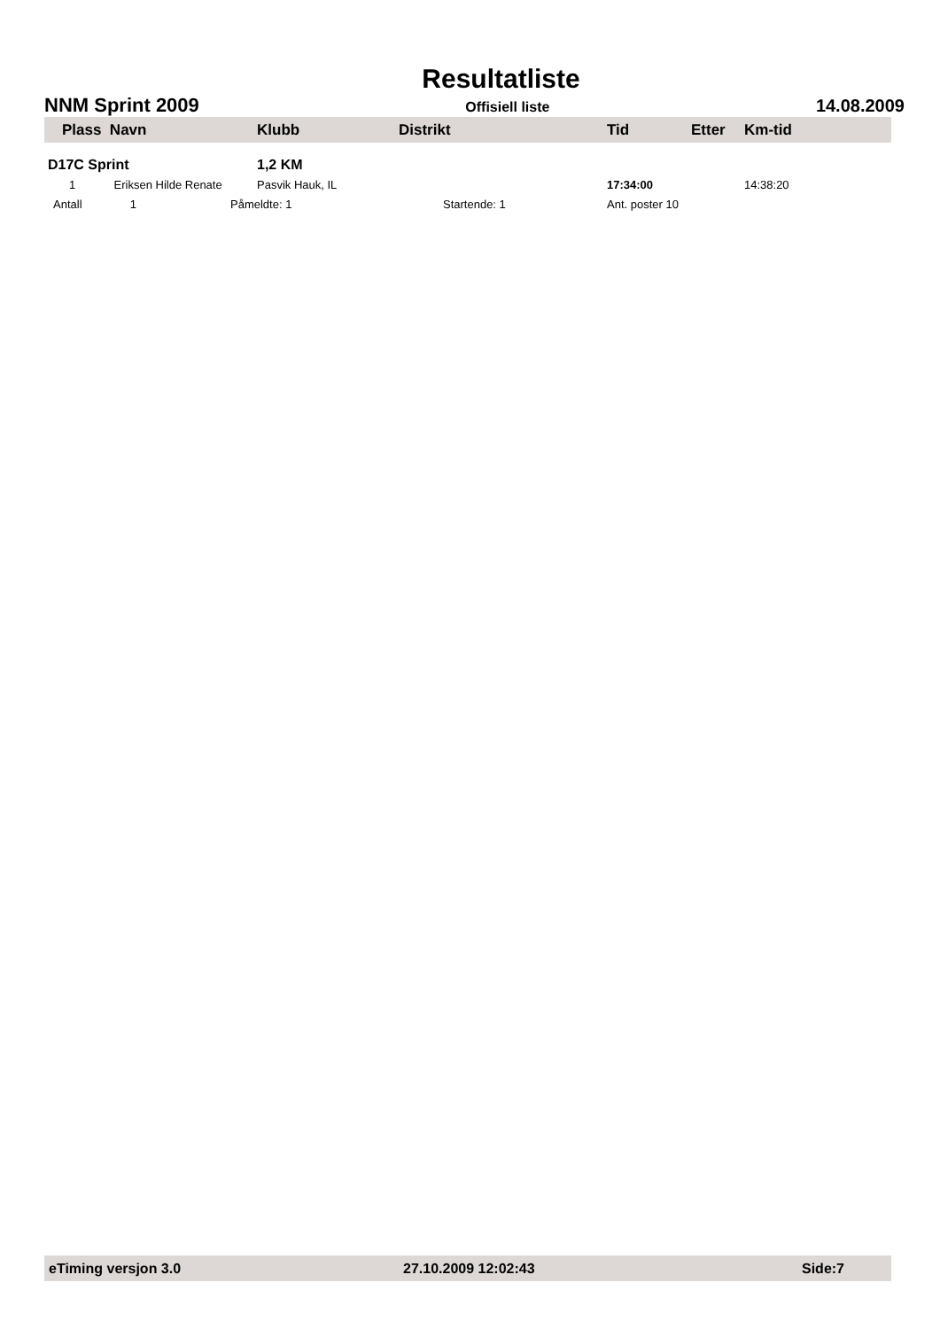Resultatliste
NNM Sprint 2009 Offisiell liste 14.08.2009
| Plass Navn | | Klubb | Distrikt | Tid | Etter | Km-tid |
| --- | --- | --- | --- | --- | --- | --- |
| D17C Sprint | | 1,2 KM | | | | |
| 1 Eriksen Hilde Renate | | Pasvik Hauk, IL | | 17:34:00 | | 14:38:20 |
| Antall 1 | | Påmeldte: 1 | Startende: 1 | Ant. poster 10 | | |
eTiming versjon 3.0 27.10.2009 12:02:43 Side:7